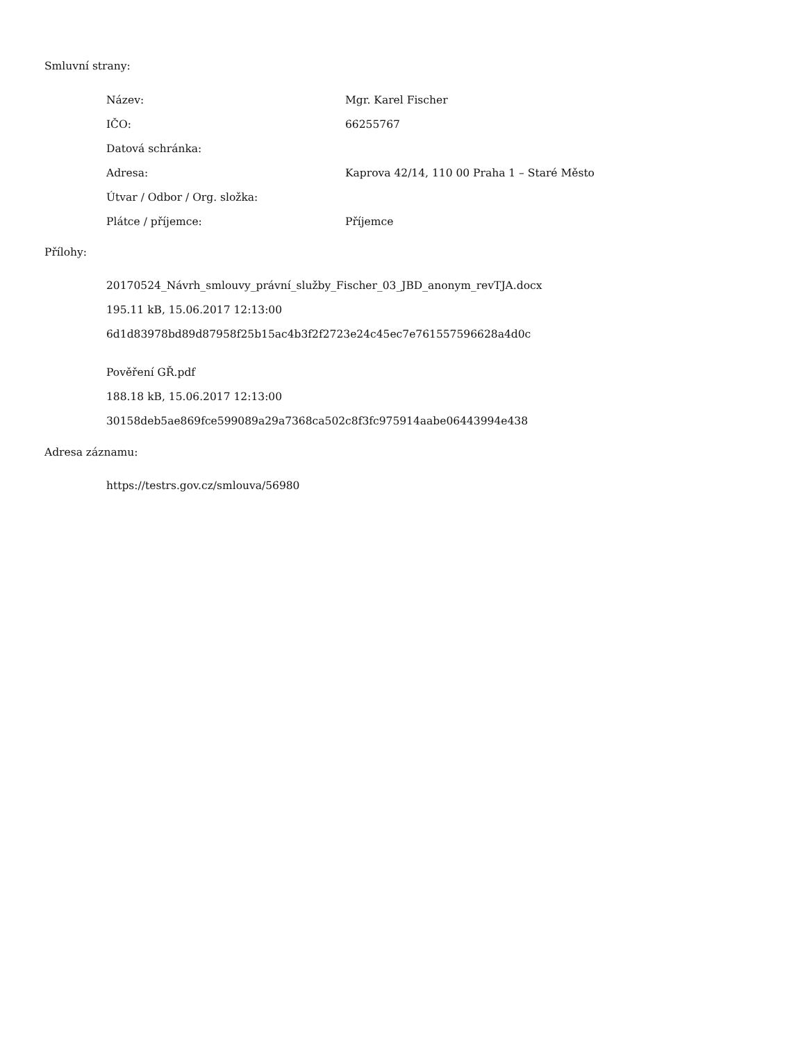Smluvní strany:
| Název: | Mgr. Karel Fischer |
| IČO: | 66255767 |
| Datová schránka: | |
| Adresa: | Kaprova 42/14, 110 00 Praha 1 – Staré Město |
| Útvar / Odbor / Org. složka: | |
| Plátce / příjemce: | Příjemce |
Přílohy:
20170524_Návrh_smlouvy_právní_služby_Fischer_03_JBD_anonym_revTJA.docx
195.11 kB, 15.06.2017 12:13:00
6d1d83978bd89d87958f25b15ac4b3f2f2723e24c45ec7e761557596628a4d0c
Pověření GŘ.pdf
188.18 kB, 15.06.2017 12:13:00
30158deb5ae869fce599089a29a7368ca502c8f3fc975914aabe06443994e438
Adresa záznamu:
https://testrs.gov.cz/smlouva/56980